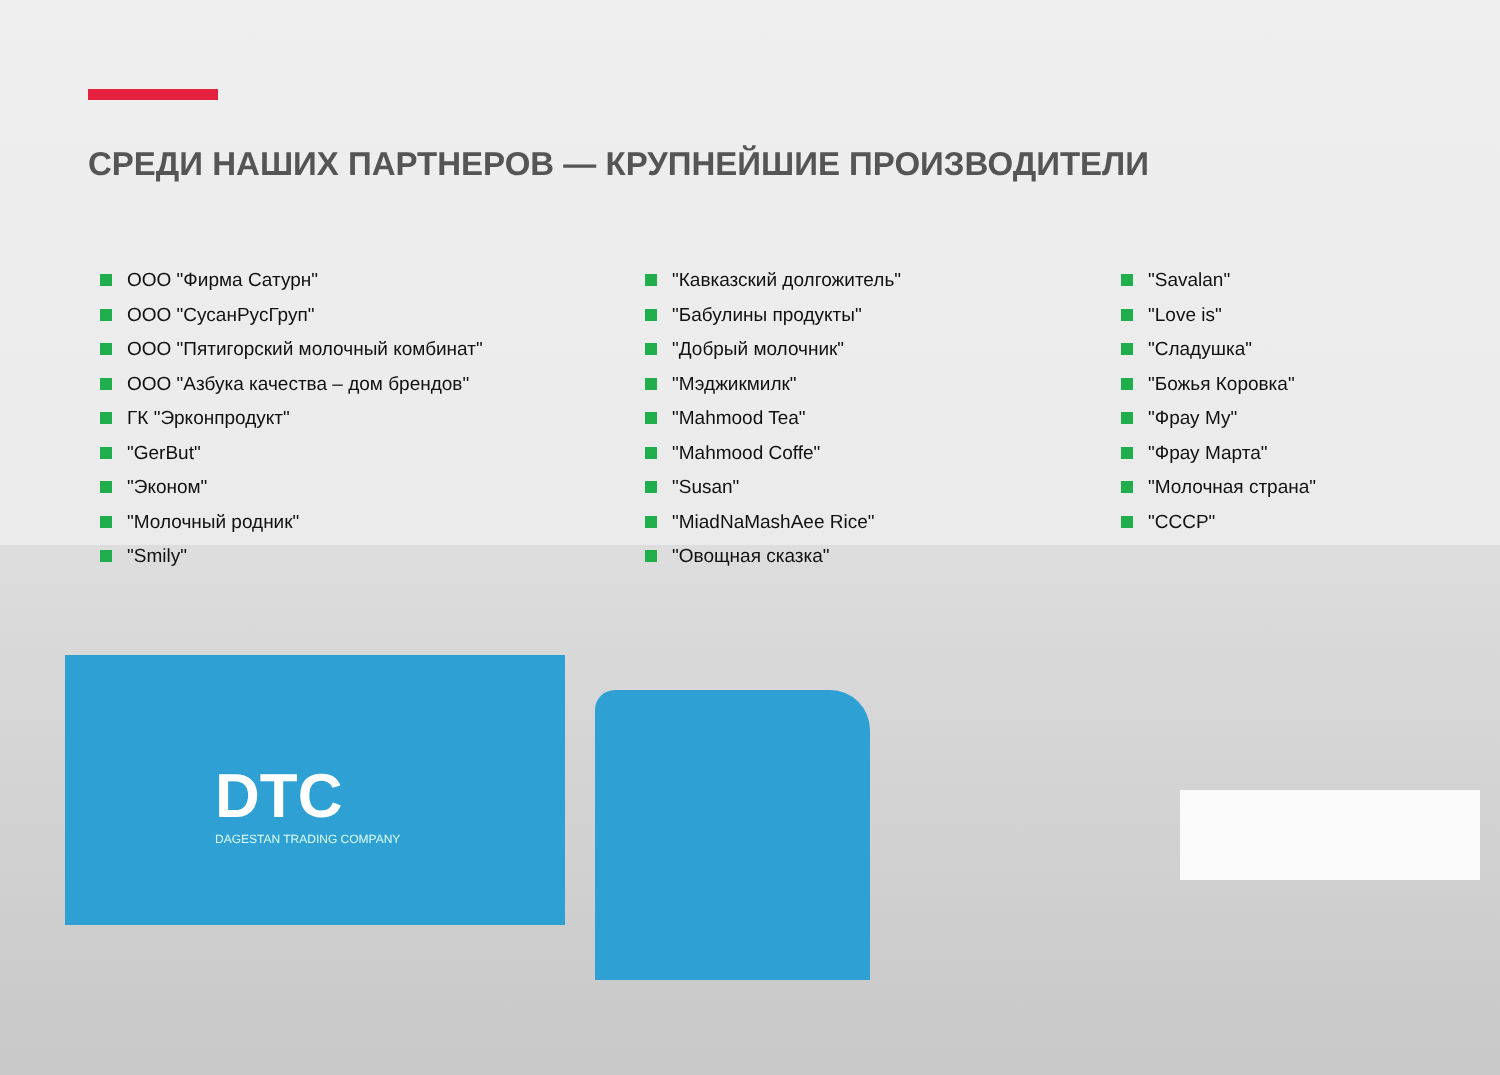СРЕДИ НАШИХ ПАРТНЕРОВ — КРУПНЕЙШИЕ ПРОИЗВОДИТЕЛИ
ООО "Фирма Сатурн"
ООО "СусанРусГруп"
ООО "Пятигорский молочный комбинат"
ООО "Азбука качества – дом брендов"
ГК "Эрконпродукт"
"GerBut"
"Эконом"
"Молочный родник"
"Smily"
"Кавказский долгожитель"
"Бабулины продукты"
"Добрый молочник"
"Мэджикмилк"
"Mahmood Tea"
"Mahmood Coffe"
"Susan"
"MiadNaMashAee Rice"
"Овощная сказка"
"Savalan"
"Love is"
"Сладушка"
"Божья Коровка"
"Фрау Му"
"Фрау Марта"
"Молочная страна"
"СССР"
DTC
DAGESTAN TRADING COMPANY